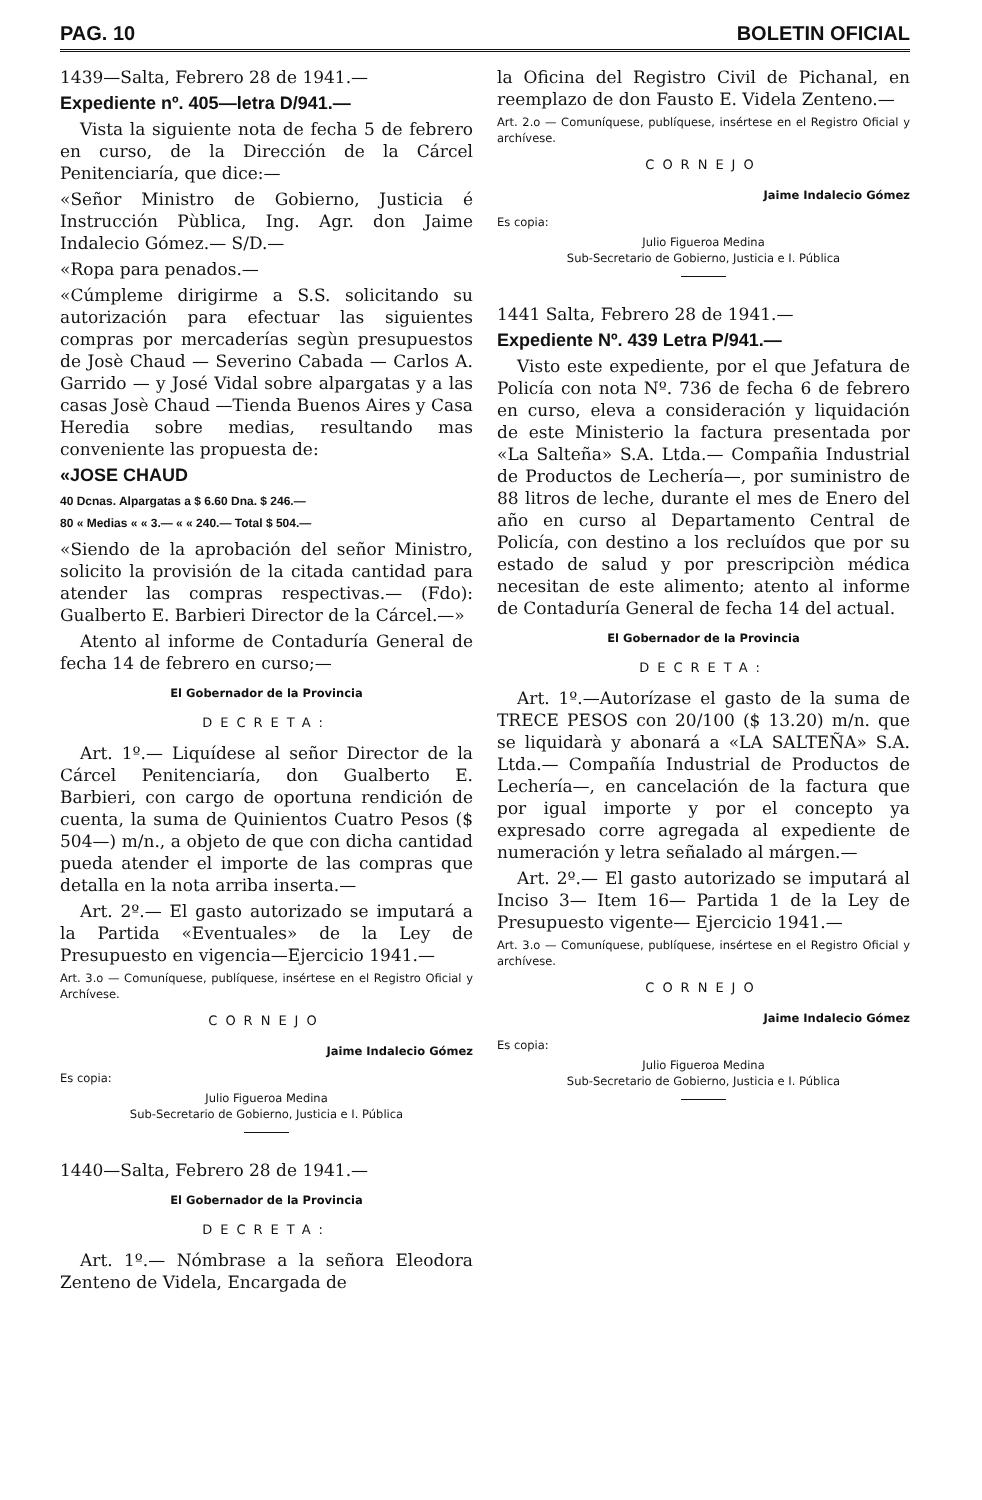PAG. 10 BOLETIN OFICIAL
1439—Salta, Febrero 28 de 1941.—
Expediente nº. 405—letra D/941.—
Vista la siguiente nota de fecha 5 de febrero en curso, de la Dirección de la Cárcel Penitenciaría, que dice:—
«Señor Ministro de Gobierno, Justicia é Instrucción Pùblica, Ing. Agr. don Jaime Indalecio Gómez.— S/D.—
«Ropa para penados.—
«Cúmpleme dirigirme a S.S. solicitando su autorización para efectuar las siguientes compras por mercaderías segùn presupuestos de Josè Chaud — Severino Cabada — Carlos A. Garrido — y José Vidal sobre alpargatas y a las casas Josè Chaud —Tienda Buenos Aires y Casa Heredia sobre medias, resultando mas conveniente las propuesta de:
«JOSE CHAUD
40 Dcnas. Alpargatas a $ 6.60 Dna. $ 246.—
80 « Medias « « 3.— « « 240.— Total $ 504.—
«Siendo de la aprobación del señor Ministro, solicito la provisión de la citada cantidad para atender las compras respectivas.— (Fdo): Gualberto E. Barbieri Director de la Cárcel.—»
Atento al informe de Contaduría General de fecha 14 de febrero en curso;—
El Gobernador de la Provincia
DECRETA:
Art. 1º.— Liquídese al señor Director de la Cárcel Penitenciaría, don Gualberto E. Barbieri, con cargo de oportuna rendición de cuenta, la suma de Quinientos Cuatro Pesos ($ 504—) m/n., a objeto de que con dicha cantidad pueda atender el importe de las compras que detalla en la nota arriba inserta.—
Art. 2º.— El gasto autorizado se imputará a la Partida «Eventuales» de la Ley de Presupuesto en vigencia—Ejercicio 1941.—
Art. 3.o — Comuníquese, publíquese, insértese en el Registro Oficial y Archívese.
CORNEJO
Jaime Indalecio Gómez
Es copia:
Julio Figueroa Medina
Sub-Secretario de Gobierno, Justicia e I. Pública
1440—Salta, Febrero 28 de 1941.—
El Gobernador de la Provincia
DECRETA:
Art. 1º.— Nómbrase a la señora Eleodora Zenteno de Videla, Encargada de
la Oficina del Registro Civil de Pichanal, en reemplazo de don Fausto E. Videla Zenteno.—
Art. 2.o — Comuníquese, publíquese, insértese en el Registro Oficial y archívese.
CORNEJO
Jaime Indalecio Gómez
Es copia:
Julio Figueroa Medina
Sub-Secretario de Gobierno, Justicia e I. Pública
1441 Salta, Febrero 28 de 1941.—
Expediente Nº. 439 Letra P/941.—
Visto este expediente, por el que Jefatura de Policía con nota Nº. 736 de fecha 6 de febrero en curso, eleva a consideración y liquidación de este Ministerio la factura presentada por «La Salteña» S.A. Ltda.— Compañia Industrial de Productos de Lechería—, por suministro de 88 litros de leche, durante el mes de Enero del año en curso al Departamento Central de Policía, con destino a los recluídos que por su estado de salud y por prescripciòn médica necesitan de este alimento; atento al informe de Contaduría General de fecha 14 del actual.
El Gobernador de la Provincia
DECRETA:
Art. 1º.—Autorízase el gasto de la suma de TRECE PESOS con 20/100 ($ 13.20) m/n. que se liquidarà y abonará a «LA SALTEÑA» S.A. Ltda.— Compañía Industrial de Productos de Lechería—, en cancelación de la factura que por igual importe y por el concepto ya expresado corre agregada al expediente de numeración y letra señalado al márgen.—
Art. 2º.— El gasto autorizado se imputará al Inciso 3— Item 16— Partida 1 de la Ley de Presupuesto vigente— Ejercicio 1941.—
Art. 3.o — Comuníquese, publíquese, insértese en el Registro Oficial y archívese.
CORNEJO
Jaime Indalecio Gómez
Es copia:
Julio Figueroa Medina
Sub-Secretario de Gobierno, Justicia e I. Pública